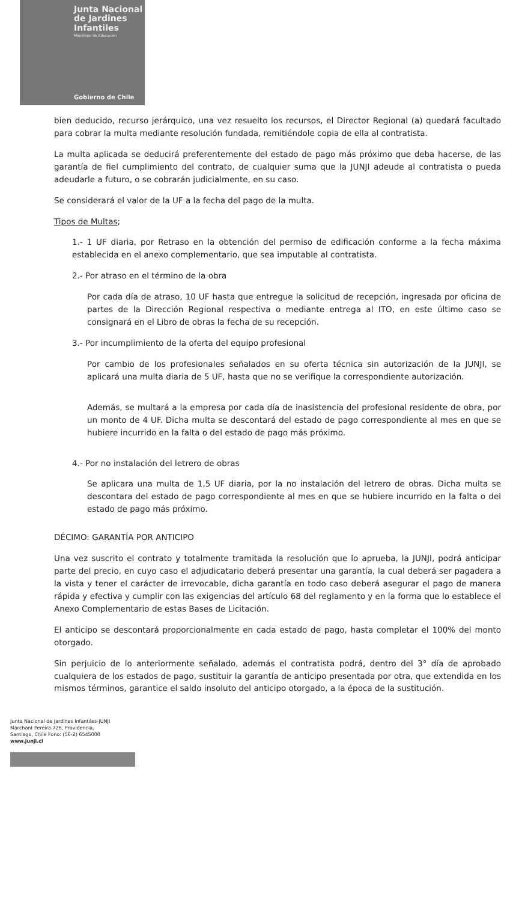Junta Nacional
de Jardines
Infantiles
Ministerio de Educación
Gobierno de Chile
bien deducido, recurso jerárquico, una vez resuelto los recursos, el Director Regional (a) quedará facultado para cobrar la multa mediante resolución fundada, remitiéndole copia de ella al contratista.
La multa aplicada se deducirá preferentemente del estado de pago más próximo que deba hacerse, de las garantía de fiel cumplimiento del contrato, de cualquier suma que la JUNJI adeude al contratista o pueda adeudarle a futuro, o se cobrarán judicialmente, en su caso.
Se considerará el valor de la UF a la fecha del pago de la multa.
Tipos de Multas;
1.- 1 UF diaria, por Retraso en la obtención del permiso de edificación conforme a la fecha máxima establecida en el anexo complementario, que sea imputable al contratista.
2.- Por atraso en el término de la obra
Por cada día de atraso, 10 UF hasta que entregue la solicitud de recepción, ingresada por oficina de partes de la Dirección Regional respectiva o mediante entrega al ITO, en este último caso se consignará en el Libro de obras la fecha de su recepción.
3.- Por incumplimiento de la oferta del equipo profesional
Por cambio de los profesionales señalados en su oferta técnica sin autorización de la JUNJI, se aplicará una multa diaria de 5 UF, hasta que no se verifique la correspondiente autorización.
Además, se multará a la empresa por cada día de inasistencia del profesional residente de obra, por un monto de 4 UF. Dicha multa se descontará del estado de pago correspondiente al mes en que se hubiere incurrido en la falta o del estado de pago más próximo.
4.- Por no instalación del letrero de obras
Se aplicara una multa de 1,5 UF diaria, por la no instalación del letrero de obras. Dicha multa se descontara del estado de pago correspondiente al mes en que se hubiere incurrido en la falta o del estado de pago más próximo.
DÉCIMO: GARANTÍA POR ANTICIPO
Una vez suscrito el contrato y totalmente tramitada la resolución que lo aprueba, la JUNJI, podrá anticipar parte del precio, en cuyo caso el adjudicatario deberá presentar una garantía, la cual deberá ser pagadera a la vista y tener el carácter de irrevocable, dicha garantía en todo caso deberá asegurar el pago de manera rápida y efectiva y cumplir con las exigencias del artículo 68 del reglamento y en la forma que lo establece el Anexo Complementario de estas Bases de Licitación.
El anticipo se descontará proporcionalmente en cada estado de pago, hasta completar el 100% del monto otorgado.
Sin perjuicio de lo anteriormente señalado, además el contratista podrá, dentro del 3° día de aprobado cualquiera de los estados de pago, sustituir la garantía de anticipo presentada por otra, que extendida en los mismos términos, garantice el saldo insoluto del anticipo otorgado, a la época de la sustitución.
Junta Nacional de Jardines Infantiles-JUNJI
Marchant Pereira 726, Providencia,
Santiago, Chile Fono: (56-2) 6545000
www.junji.cl